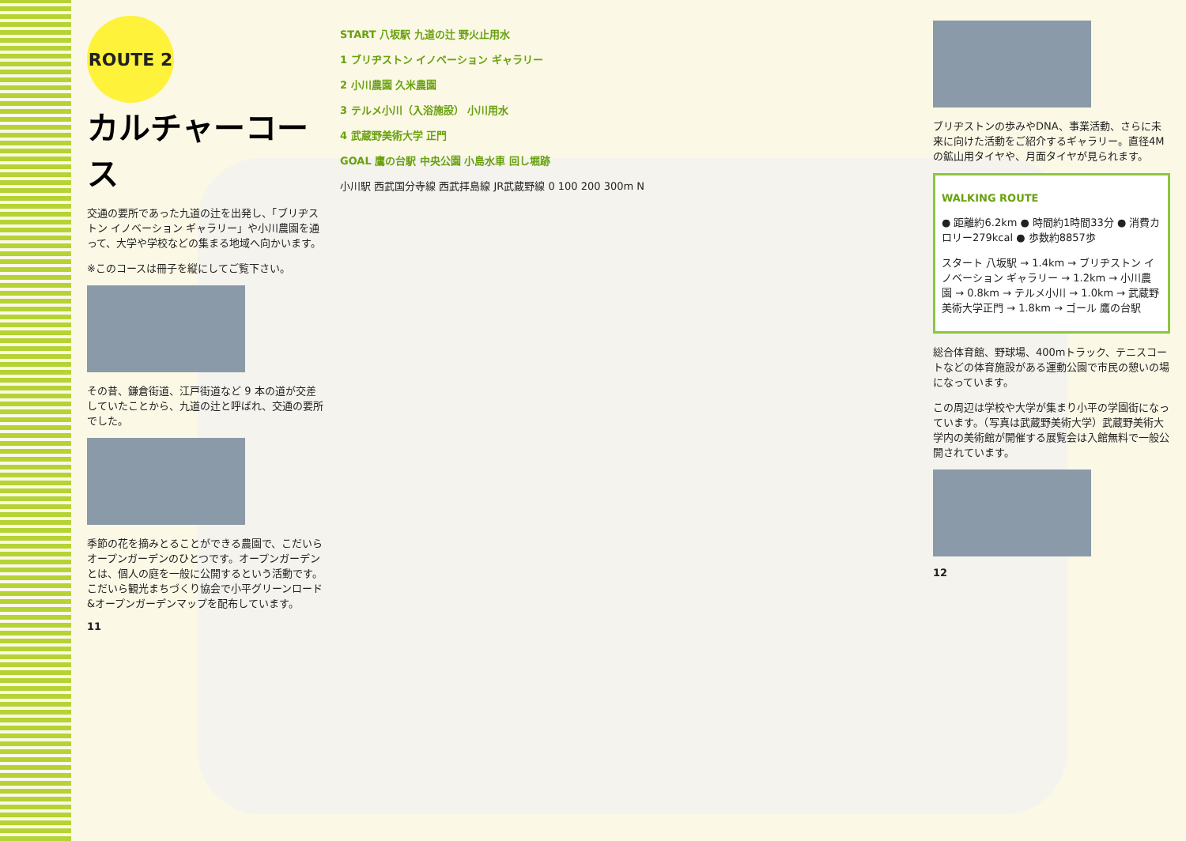ROUTE 2
カルチャーコース
交通の要所であった九道の辻を出発し、「ブリヂストン イノベーション ギャラリー」や小川農園を通って、大学や学校などの集まる地域へ向かいます。
※このコースは冊子を縦にしてご覧下さい。
その昔、鎌倉街道、江戸街道など 9 本の道が交差していたことから、九道の辻と呼ばれ、交通の要所でした。
季節の花を摘みとることができる農園で、こだいらオープンガーデンのひとつです。オープンガーデンとは、個人の庭を一般に公開するという活動です。こだいら観光まちづくり協会で小平グリーンロード&オープンガーデンマップを配布しています。
11
START 八坂駅 九道の辻 野火止用水
1 ブリヂストン イノベーション ギャラリー
2 小川農園 久米農園
3 テルメ小川（入浴施設） 小川用水
4 武蔵野美術大学 正門
GOAL 鷹の台駅 中央公園 小島水車 回し堀跡
小川駅 西武国分寺線 西武拝島線 JR武蔵野線 0 100 200 300m N
ブリヂストンの歩みやDNA、事業活動、さらに未来に向けた活動をご紹介するギャラリー。直径4Mの鉱山用タイヤや、月面タイヤが見られます。
WALKING ROUTE
● 距離約6.2km ● 時間約1時間33分 ● 消費カロリー279kcal ● 歩数約8857歩
スタート 八坂駅 → 1.4km → ブリヂストン イノベーション ギャラリー → 1.2km → 小川農園 → 0.8km → テルメ小川 → 1.0km → 武蔵野美術大学正門 → 1.8km → ゴール 鷹の台駅
総合体育館、野球場、400mトラック、テニスコートなどの体育施設がある運動公園で市民の憩いの場になっています。
この周辺は学校や大学が集まり小平の学園街になっています。（写真は武蔵野美術大学）武蔵野美術大学内の美術館が開催する展覧会は入館無料で一般公開されています。
12